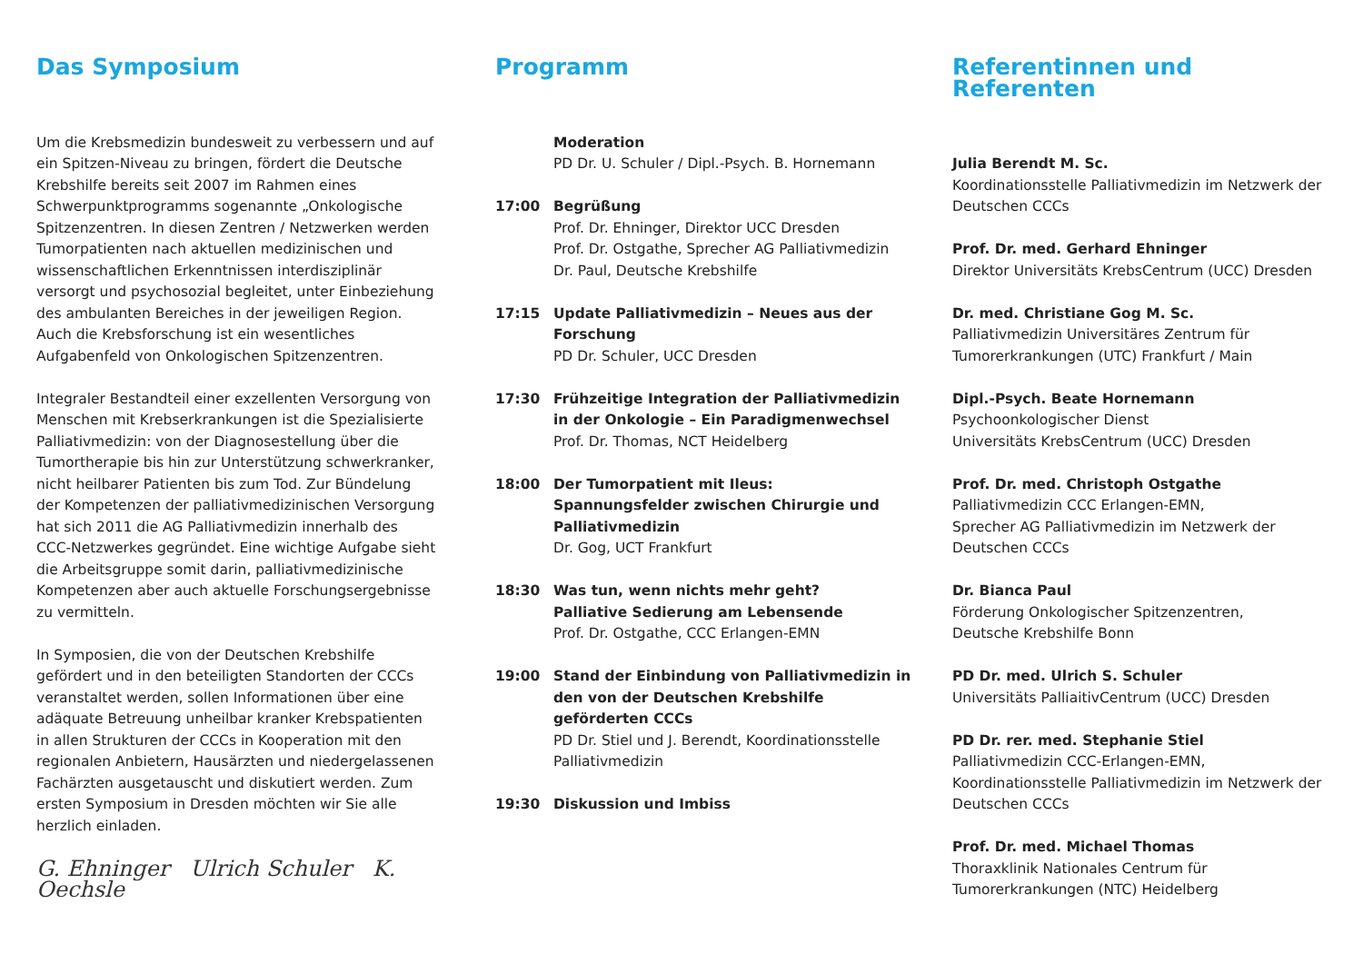Das Symposium
Um die Krebsmedizin bundesweit zu verbessern und auf ein Spitzen-Niveau zu bringen, fördert die Deutsche Krebshilfe bereits seit 2007 im Rahmen eines Schwerpunktprogramms sogenannte „Onkologische Spitzenzentren. In diesen Zentren / Netzwerken werden Tumorpatienten nach aktuellen medizinischen und wissenschaftlichen Erkenntnissen interdisziplinär versorgt und psychosozial begleitet, unter Einbeziehung des ambulanten Bereiches in der jeweiligen Region. Auch die Krebsforschung ist ein wesentliches Aufgabenfeld von Onkologischen Spitzenzentren.
Integraler Bestandteil einer exzellenten Versorgung von Menschen mit Krebserkrankungen ist die Spezialisierte Palliativmedizin: von der Diagnosestellung über die Tumortherapie bis hin zur Unterstützung schwerkranker, nicht heilbarer Patienten bis zum Tod. Zur Bündelung der Kompetenzen der palliativmedizinischen Versorgung hat sich 2011 die AG Palliativmedizin innerhalb des CCC-Netzwerkes gegründet. Eine wichtige Aufgabe sieht die Arbeitsgruppe somit darin, palliativmedizinische Kompetenzen aber auch aktuelle Forschungsergebnisse zu vermitteln.
In Symposien, die von der Deutschen Krebshilfe gefördert und in den beteiligten Standorten der CCCs veranstaltet werden, sollen Informationen über eine adäquate Betreuung unheilbar kranker Krebspatienten in allen Strukturen der CCCs in Kooperation mit den regionalen Anbietern, Hausärzten und niedergelassenen Fachärzten ausgetauscht und diskutiert werden. Zum ersten Symposium in Dresden möchten wir Sie alle herzlich einladen.
G. Ehninger Ulrich Schuler K. Oechsle
Programm
Moderation
PD Dr. U. Schuler / Dipl.-Psych. B. Hornemann
17:00 Begrüßung
Prof. Dr. Ehninger, Direktor UCC Dresden
Prof. Dr. Ostgathe, Sprecher AG Palliativmedizin
Dr. Paul, Deutsche Krebshilfe
17:15 Update Palliativmedizin – Neues aus der Forschung
PD Dr. Schuler, UCC Dresden
17:30 Frühzeitige Integration der Palliativmedizin in der Onkologie – Ein Paradigmenwechsel
Prof. Dr. Thomas, NCT Heidelberg
18:00 Der Tumorpatient mit Ileus: Spannungsfelder zwischen Chirurgie und Palliativmedizin
Dr. Gog, UCT Frankfurt
18:30 Was tun, wenn nichts mehr geht?
Palliative Sedierung am Lebensende
Prof. Dr. Ostgathe, CCC Erlangen-EMN
19:00 Stand der Einbindung von Palliativmedizin in den von der Deutschen Krebshilfe geförderten CCCs
PD Dr. Stiel und J. Berendt, Koordinationsstelle Palliativmedizin
19:30 Diskussion und Imbiss
Referentinnen und Referenten
Julia Berendt M. Sc.
Koordinationsstelle Palliativmedizin im Netzwerk der Deutschen CCCs
Prof. Dr. med. Gerhard Ehninger
Direktor Universitäts KrebsCentrum (UCC) Dresden
Dr. med. Christiane Gog M. Sc.
Palliativmedizin Universitäres Zentrum für Tumorerkrankungen (UTC) Frankfurt / Main
Dipl.-Psych. Beate Hornemann
Psychoonkologischer Dienst
Universitäts KrebsCentrum (UCC) Dresden
Prof. Dr. med. Christoph Ostgathe
Palliativmedizin CCC Erlangen-EMN,
Sprecher AG Palliativmedizin im Netzwerk der Deutschen CCCs
Dr. Bianca Paul
Förderung Onkologischer Spitzenzentren,
Deutsche Krebshilfe Bonn
PD Dr. med. Ulrich S. Schuler
Universitäts PalliaitivCentrum (UCC) Dresden
PD Dr. rer. med. Stephanie Stiel
Palliativmedizin CCC-Erlangen-EMN,
Koordinationsstelle Palliativmedizin im Netzwerk der Deutschen CCCs
Prof. Dr. med. Michael Thomas
Thoraxklinik Nationales Centrum für Tumorerkrankungen (NTC) Heidelberg